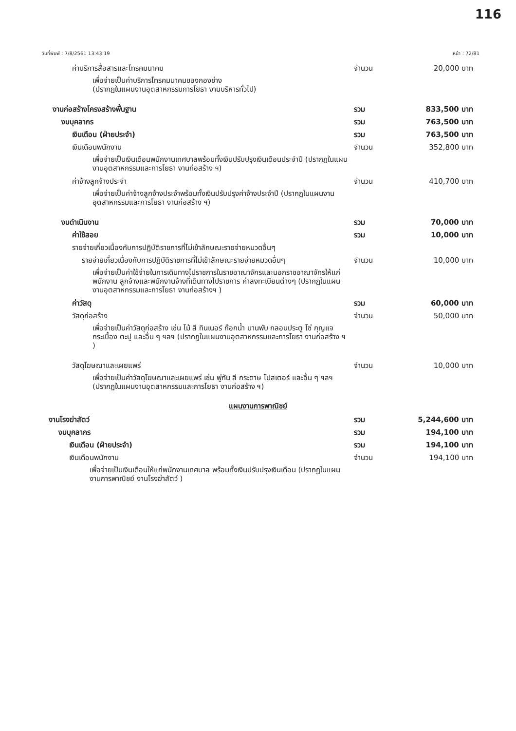116
วันที่พิมพ์ : 7/8/2561 13:43:19 หน้า : 72/81
ค่าบริการสื่อสารและโทรคมนาคม จำนวน 20,000 บาท
เพื่อจ่ายเป็นค่าบริการโทรคมนาคมของกองช่าง
(ปรากฏในแผนงานอุตสาหกรรมการโยธา งานบริหารทั่วไป)
งานก่อสร้างโครงสร้างพื้นฐาน รวม 833,500 บาท
งบบุคลากร รวม 763,500 บาท
เงินเดือน (ฝ่ายประจำ) รวม 763,500 บาท
เงินเดือนพนักงาน จำนวน 352,800 บาท
เพื่อจ่ายเป็นเงินเดือนพนักงานเทศบาลพร้อมทั้งเงินปรับปรุงเงินเดือนประจำปี (ปรากฏในแผนงานอุตสาหกรรมและการโยธา งานก่อสร้าง ฯ)
ค่าจ้างลูกจ้างประจำ จำนวน 410,700 บาท
เพื่อจ่ายเป็นค่าจ้างลูกจ้างประจำพร้อมทั้งเงินปรับปรุงค่าจ้างประจำปี (ปรากฏในแผนงานอุตสาหกรรมและการโยธา งานก่อสร้าง ฯ)
งบดำเนินงาน รวม 70,000 บาท
ค่าใช้สอย รวม 10,000 บาท
รายจ่ายเกี่ยวเนื่องกับการปฏิบัติราชการที่ไม่เข้าลักษณะรายจ่ายหมวดอื่นๆ
รายจ่ายเกี่ยวเนื่องกับการปฏิบัติราชการที่ไม่เข้าลักษณะรายจ่ายหมวดอื่นๆ จำนวน 10,000 บาท
เพื่อจ่ายเป็นค่าใช้จ่ายในการเดินทางไปราชการในราชอาณาจักรและนอกราชอาณาจักรให้แก่พนักงาน ลูกจ้างและพนักงานจ้างที่เดินทางไปราชการ ค่าลงทะเบียนต่างๆ (ปรากฏในแผนงานอุตสาหกรรมและการโยธา งานก่อสร้างฯ )
ค่าวัสดุ รวม 60,000 บาท
วัสดุก่อสร้าง จำนวน 50,000 บาท
เพื่อจ่ายเป็นค่าวัสดุก่อสร้าง เช่น ไม้ สี ทินเนอร์ ก๊อกน้ำ บานพับ กลอนประตู โซ่ กุญแจ กระเบื้อง ตะปู และอื่น ๆ ฯลฯ (ปรากฏในแผนงานอุตสาหกรรมและการโยธา งานก่อสร้าง ฯ )
วัสดุโฆษณาและเผยแพร่ จำนวน 10,000 บาท
เพื่อจ่ายเป็นค่าวัสดุโฆษณาและเผยแพร่ เช่น พู่กัน สี กระดาษ โปสเตอร์ และอื่น ๆ ฯลฯ (ปรากฏในแผนงานอุตสาหกรรมและการโยธา งานก่อสร้าง ฯ)
แผนงานการพาณิชย์
งานโรงฆ่าสัตว์ รวม 5,244,600 บาท
งบบุคลากร รวม 194,100 บาท
เงินเดือน (ฝ่ายประจำ) รวม 194,100 บาท
เงินเดือนพนักงาน จำนวน 194,100 บาท
เพื่อจ่ายเป็นเงินเดือนให้แก่พนักงานเทศบาล พร้อมทั้งเงินปรับปรุงเงินเดือน (ปรากฏในแผนงานการพาณิชย์ งานโรงฆ่าสัตว์ )